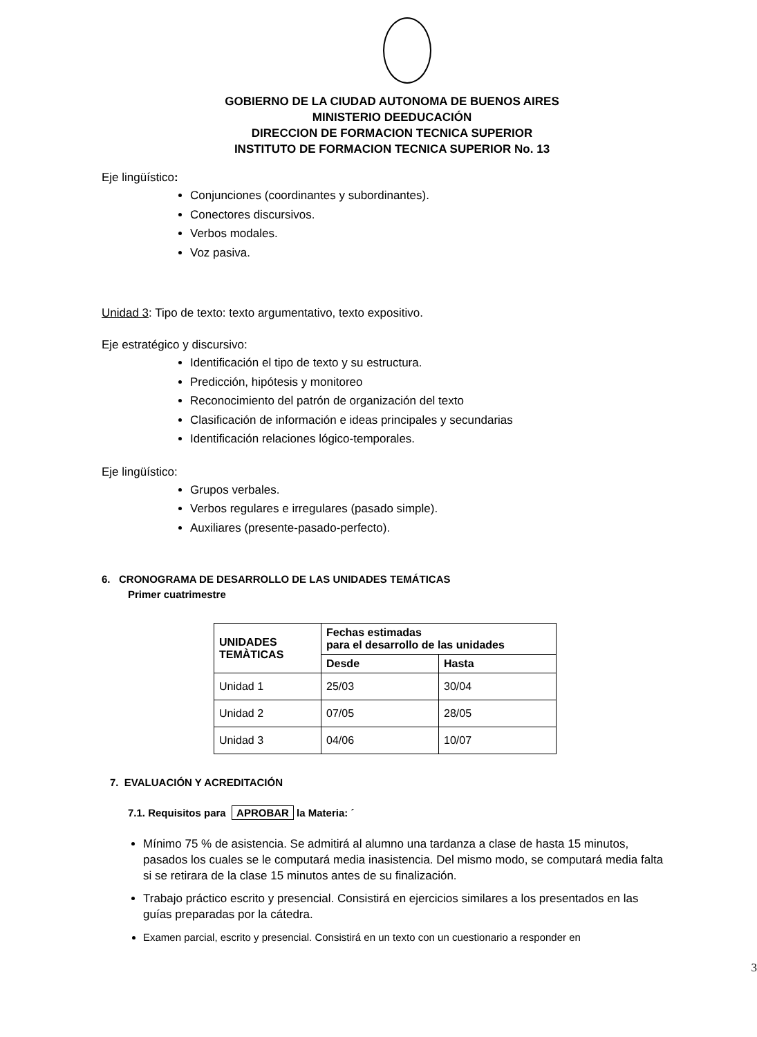GOBIERNO DE LA CIUDAD AUTONOMA DE BUENOS AIRES
MINISTERIO DEEDUCACIÓN
DIRECCION DE FORMACION TECNICA SUPERIOR
INSTITUTO DE FORMACION TECNICA SUPERIOR No. 13
Eje lingüístico:
Conjunciones (coordinantes y subordinantes).
Conectores discursivos.
Verbos modales.
Voz pasiva.
Unidad 3: Tipo de texto: texto argumentativo, texto expositivo.
Eje estratégico y discursivo:
Identificación el tipo de texto y su estructura.
Predicción, hipótesis y monitoreo
Reconocimiento del patrón de organización del texto
Clasificación de información e ideas principales y secundarias
Identificación relaciones lógico-temporales.
Eje lingüístico:
Grupos verbales.
Verbos regulares e irregulares (pasado simple).
Auxiliares (presente-pasado-perfecto).
6. CRONOGRAMA DE DESARROLLO DE LAS UNIDADES TEMÁTICAS
Primer cuatrimestre
| UNIDADES TEMÀTICAS | Fechas estimadas para el desarrollo de las unidades | |
| --- | --- | --- |
| | Desde | Hasta |
| Unidad 1 | 25/03 | 30/04 |
| Unidad 2 | 07/05 | 28/05 |
| Unidad 3 | 04/06 | 10/07 |
7. EVALUACIÓN Y ACREDITACIÓN
7.1. Requisitos para APROBAR la Materia: ´
Mínimo 75 % de asistencia. Se admitirá al alumno una tardanza a clase de hasta 15 minutos, pasados los cuales se le computará media inasistencia. Del mismo modo, se computará media falta si se retirara de la clase 15 minutos antes de su finalización.
Trabajo práctico escrito y presencial. Consistirá en ejercicios similares a los presentados en las guías preparadas por la cátedra.
Examen parcial, escrito y presencial. Consistirá en un texto con un cuestionario a responder en
3